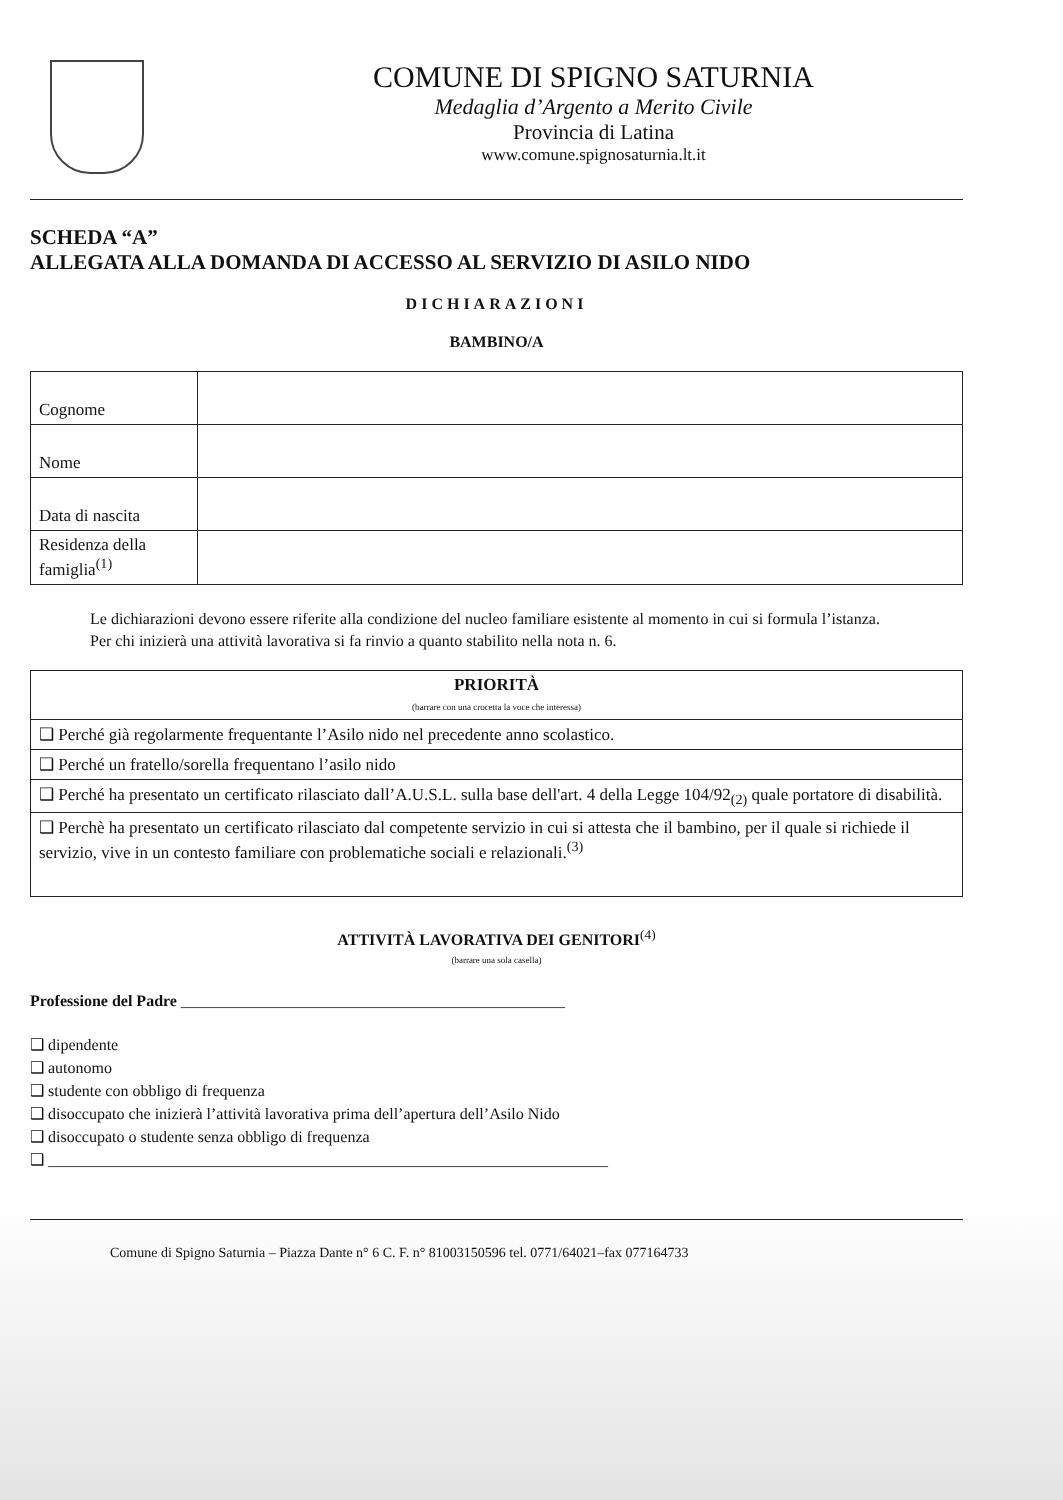COMUNE DI SPIGNO SATURNIA
Medaglia d’Argento a Merito Civile
Provincia di Latina
www.comune.spignosaturnia.lt.it
SCHEDA “A”
ALLEGATA ALLA DOMANDA DI ACCESSO AL SERVIZIO DI ASILO NIDO
DICHIARAZIONI
BAMBINO/A
| Cognome | |
| Nome | |
| Data di nascita | |
| Residenza della famiglia<sup>(1)</sup> | |
Le dichiarazioni devono essere riferite alla condizione del nucleo familiare esistente al momento in cui si formula l’istanza.
Per chi inizierà una attività lavorativa si fa rinvio a quanto stabilito nella nota n. 6.
| PRIORITÀ (barrare con una crocetta la voce che interessa) |
| ❑ Perché già regolarmente frequentante l’Asilo nido nel precedente anno scolastico. |
| ❑ Perché un fratello/sorella frequentano l’asilo nido |
| ❑ Perché ha presentato un certificato rilasciato dall’A.U.S.L. sulla base dell'art. 4 della Legge 104/92<sub>(2)</sub> quale portatore di disabilità. |
| ❑ Perchè ha presentato un certificato rilasciato dal competente servizio in cui si attesta che il bambino, per il quale si richiede il servizio, vive in un contesto familiare con problematiche sociali e relazionali.<sup>(3)</sup> |
ATTIVITÀ LAVORATIVA DEI GENITORI<sup>(4)</sup>
(barrare una sola casella)
Professione del Padre ________________________________________________
❑ dipendente
❑ autonomo
❑ studente con obbligo di frequenza
❑ disoccupato che inizierà l’attività lavorativa prima dell’apertura dell’Asilo Nido
❑ disoccupato o studente senza obbligo di frequenza
❑ ______________________________________________________________________
Comune di Spigno Saturnia – Piazza Dante n° 6 C. F. n° 81003150596 tel. 0771/64021–fax 077164733